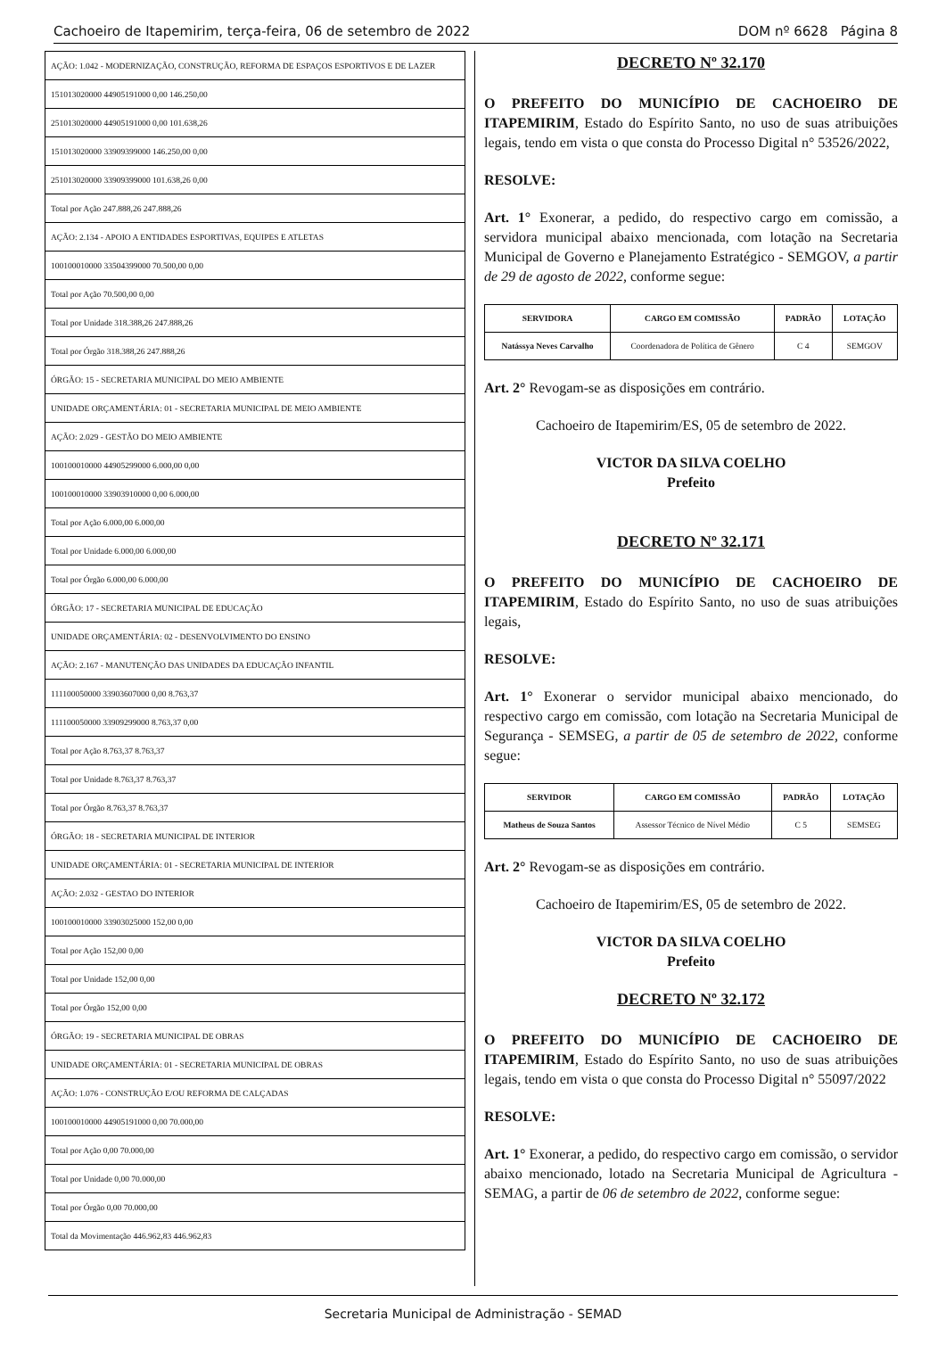Cachoeiro de Itapemirim, terça-feira, 06 de setembro de 2022 DOM nº 6628 Página 8
| AÇÃO: 1.042 - MODERNIZAÇÃO, CONSTRUÇÃO, REFORMA DE ESPAÇOS ESPORTIVOS E DE LAZER |
| 151013020000 44905191000 0,00 146.250,00 |
| 251013020000 44905191000 0,00 101.638,26 |
| 151013020000 33909399000 146.250,00 0,00 |
| 251013020000 33909399000 101.638,26 0,00 |
| Total por Ação 247.888,26 247.888,26 |
| AÇÃO: 2.134 - APOIO A ENTIDADES ESPORTIVAS, EQUIPES E ATLETAS |
| 100100010000 33504399000 70.500,00 0,00 |
| Total por Ação 70.500,00 0,00 |
| Total por Unidade 318.388,26 247.888,26 |
| Total por Órgão 318.388,26 247.888,26 |
| ÓRGÃO: 15 - SECRETARIA MUNICIPAL DO MEIO AMBIENTE |
| UNIDADE ORÇAMENTÁRIA: 01 - SECRETARIA MUNICIPAL DE MEIO AMBIENTE |
| AÇÃO: 2.029 - GESTÃO DO MEIO AMBIENTE |
| 100100010000 44905299000 6.000,00 0,00 |
| 100100010000 33903910000 0,00 6.000,00 |
| Total por Ação 6.000,00 6.000,00 |
| Total por Unidade 6.000,00 6.000,00 |
| Total por Órgão 6.000,00 6.000,00 |
| ÓRGÃO: 17 - SECRETARIA MUNICIPAL DE EDUCAÇÃO |
| UNIDADE ORÇAMENTÁRIA: 02 - DESENVOLVIMENTO DO ENSINO |
| AÇÃO: 2.167 - MANUTENÇÃO DAS UNIDADES DA EDUCAÇÃO INFANTIL |
| 111100050000 33903607000 0,00 8.763,37 |
| 111100050000 33909299000 8.763,37 0,00 |
| Total por Ação 8.763,37 8.763,37 |
| Total por Unidade 8.763,37 8.763,37 |
| Total por Órgão 8.763,37 8.763,37 |
| ÓRGÃO: 18 - SECRETARIA MUNICIPAL DE INTERIOR |
| UNIDADE ORÇAMENTÁRIA: 01 - SECRETARIA MUNICIPAL DE INTERIOR |
| AÇÃO: 2.032 - GESTAO DO INTERIOR |
| 100100010000 33903025000 152,00 0,00 |
| Total por Ação 152,00 0,00 |
| Total por Unidade 152,00 0,00 |
| Total por Órgão 152,00 0,00 |
| ÓRGÃO: 19 - SECRETARIA MUNICIPAL DE OBRAS |
| UNIDADE ORÇAMENTÁRIA: 01 - SECRETARIA MUNICIPAL DE OBRAS |
| AÇÃO: 1.076 - CONSTRUÇÃO E/OU REFORMA DE CALÇADAS |
| 100100010000 44905191000 0,00 70.000,00 |
| Total por Ação 0,00 70.000,00 |
| Total por Unidade 0,00 70.000,00 |
| Total por Órgão 0,00 70.000,00 |
| Total da Movimentação 446.962,83 446.962,83 |
DECRETO Nº 32.170
O PREFEITO DO MUNICÍPIO DE CACHOEIRO DE ITAPEMIRIM, Estado do Espírito Santo, no uso de suas atribuições legais, tendo em vista o que consta do Processo Digital n° 53526/2022,
RESOLVE:
Art. 1° Exonerar, a pedido, do respectivo cargo em comissão, a servidora municipal abaixo mencionada, com lotação na Secretaria Municipal de Governo e Planejamento Estratégico - SEMGOV, a partir de 29 de agosto de 2022, conforme segue:
| SERVIDORA | CARGO EM COMISSÃO | PADRÃO | LOTAÇÃO |
| --- | --- | --- | --- |
| Natássya Neves Carvalho | Coordenadora de Política de Gênero | C 4 | SEMGOV |
Art. 2° Revogam-se as disposições em contrário.
Cachoeiro de Itapemirim/ES, 05 de setembro de 2022.
VICTOR DA SILVA COELHO
Prefeito
DECRETO Nº 32.171
O PREFEITO DO MUNICÍPIO DE CACHOEIRO DE ITAPEMIRIM, Estado do Espírito Santo, no uso de suas atribuições legais,
RESOLVE:
Art. 1° Exonerar o servidor municipal abaixo mencionado, do respectivo cargo em comissão, com lotação na Secretaria Municipal de Segurança - SEMSEG, a partir de 05 de setembro de 2022, conforme segue:
| SERVIDOR | CARGO EM COMISSÃO | PADRÃO | LOTAÇÃO |
| --- | --- | --- | --- |
| Matheus de Souza Santos | Assessor Técnico de Nível Médio | C 5 | SEMSEG |
Art. 2° Revogam-se as disposições em contrário.
Cachoeiro de Itapemirim/ES, 05 de setembro de 2022.
VICTOR DA SILVA COELHO
Prefeito
DECRETO Nº 32.172
O PREFEITO DO MUNICÍPIO DE CACHOEIRO DE ITAPEMIRIM, Estado do Espírito Santo, no uso de suas atribuições legais, tendo em vista o que consta do Processo Digital n° 55097/2022
RESOLVE:
Art. 1° Exonerar, a pedido, do respectivo cargo em comissão, o servidor abaixo mencionado, lotado na Secretaria Municipal de Agricultura - SEMAG, a partir de 06 de setembro de 2022, conforme segue:
Secretaria Municipal de Administração - SEMAD